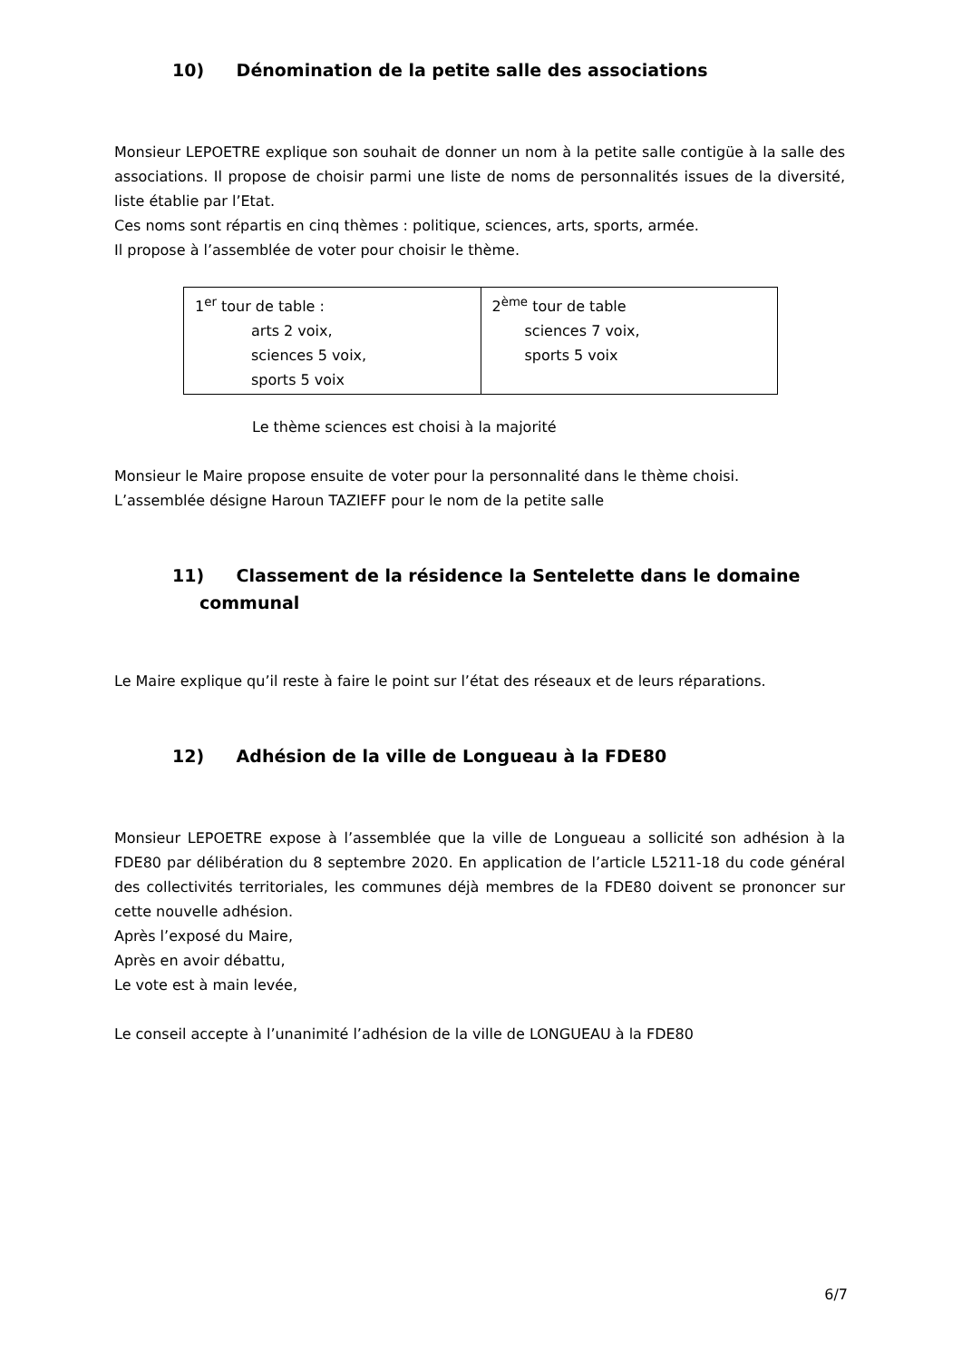10) Dénomination de la petite salle des associations
Monsieur LEPOETRE explique son souhait de donner un nom à la petite salle contigüe à la salle des associations. Il propose de choisir parmi une liste de noms de personnalités issues de la diversité, liste établie par l’Etat.
Ces noms sont répartis en cinq thèmes : politique, sciences, arts, sports, armée.
Il propose à l’assemblée de voter pour choisir le thème.
| 1<sup>er</sup> tour de table : arts 2 voix, sciences 5 voix, sports 5 voix | 2<sup>ème</sup> tour de table sciences 7 voix, sports 5 voix |
Le thème sciences est choisi à la majorité
Monsieur le Maire propose ensuite de voter pour la personnalité dans le thème choisi.
L’assemblée désigne Haroun TAZIEFF pour le nom de la petite salle
11) Classement de la résidence la Sentelette dans le domaine
communal
Le Maire explique qu’il reste à faire le point sur l’état des réseaux et de leurs réparations.
12) Adhésion de la ville de Longueau à la FDE80
Monsieur LEPOETRE expose à l’assemblée que la ville de Longueau a sollicité son adhésion à la FDE80 par délibération du 8 septembre 2020. En application de l’article L5211-18 du code général des collectivités territoriales, les communes déjà membres de la FDE80 doivent se prononcer sur cette nouvelle adhésion.
Après l’exposé du Maire,
Après en avoir débattu,
Le vote est à main levée,
Le conseil accepte à l’unanimité l’adhésion de la ville de LONGUEAU à la FDE80
6/7